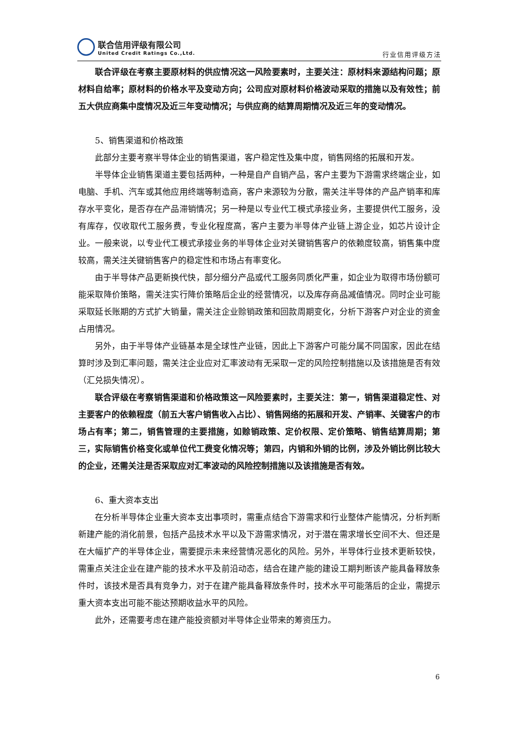联合信用评级有限公司
United Credit Ratings Co.,Ltd.
行业信用评级方法
联合评级在考察主要原材料的供应情况这一风险要素时，主要关注：原材料来源结构问题；原材料自给率；原材料的价格水平及变动方向；公司应对原材料价格波动采取的措施以及有效性；前五大供应商集中度情况及近三年变动情况；与供应商的结算周期情况及近三年的变动情况。
5、销售渠道和价格政策
此部分主要考察半导体企业的销售渠道，客户稳定性及集中度，销售网络的拓展和开发。
半导体企业销售渠道主要包括两种，一种是自产自销产品，客户主要为下游需求终端企业，如电脑、手机、汽车或其他应用终端等制造商，客户来源较为分散，需关注半导体的产品产销率和库存水平变化，是否存在产品滞销情况；另一种是以专业代工模式承接业务，主要提供代工服务，没有库存，仅收取代工服务费，专业化程度高，客户主要为半导体产业链上游企业，如芯片设计企业。一般来说，以专业代工模式承接业务的半导体企业对关键销售客户的依赖度较高，销售集中度较高，需关注关键销售客户的稳定性和市场占有率变化。
由于半导体产品更新换代快，部分细分产品或代工服务同质化严重，如企业为取得市场份额可能采取降价策略，需关注实行降价策略后企业的经营情况，以及库存商品减值情况。同时企业可能采取延长账期的方式扩大销量，需关注企业赊销政策和回款周期变化，分析下游客户对企业的资金占用情况。
另外，由于半导体产业链基本是全球性产业链，因此上下游客户可能分属不同国家，因此在结算时涉及到汇率问题，需关注企业应对汇率波动有无采取一定的风险控制措施以及该措施是否有效（汇兑损失情况）。
联合评级在考察销售渠道和价格政策这一风险要素时，主要关注：第一，销售渠道稳定性、对主要客户的依赖程度（前五大客户销售收入占比）、销售网络的拓展和开发、产销率、关键客户的市场占有率；第二，销售管理的主要措施，如赊销政策、定价权限、定价策略、销售结算周期；第三，实际销售价格变化或单位代工费变化情况等；第四，内销和外销的比例，涉及外销比例比较大的企业，还需关注是否采取应对汇率波动的风险控制措施以及该措施是否有效。
6、重大资本支出
在分析半导体企业重大资本支出事项时，需重点结合下游需求和行业整体产能情况，分析判断新建产能的消化前景，包括产品技术水平以及下游需求情况，对于潜在需求增长空间不大、但还是在大幅扩产的半导体企业，需要提示未来经营情况恶化的风险。另外，半导体行业技术更新较快，需重点关注企业在建产能的技术水平及前沿动态，结合在建产能的建设工期判断该产能具备释放条件时，该技术是否具有竞争力，对于在建产能具备释放条件时，技术水平可能落后的企业，需提示重大资本支出可能不能达预期收益水平的风险。
此外，还需要考虑在建产能投资额对半导体企业带来的筹资压力。
6